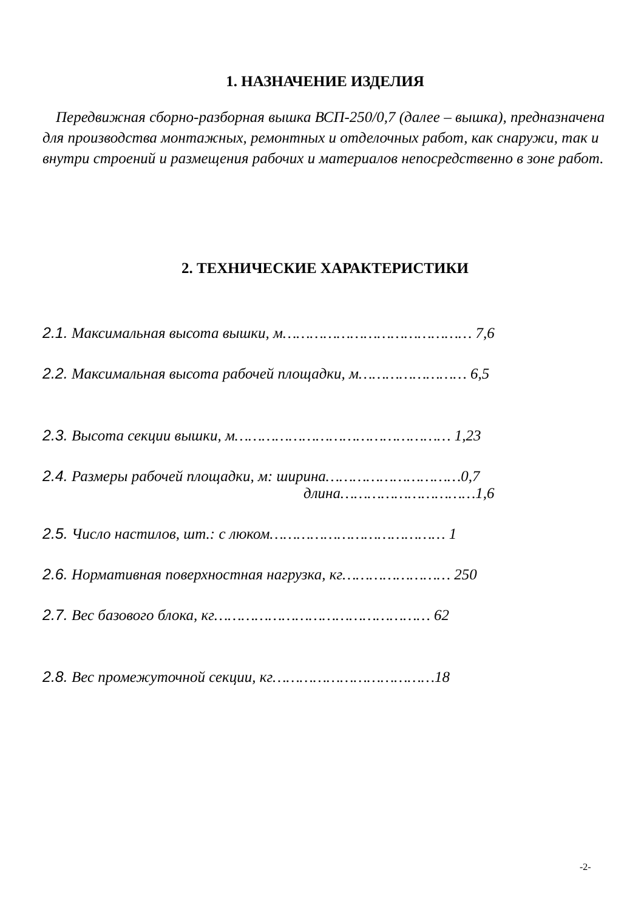1. НАЗНАЧЕНИЕ ИЗДЕЛИЯ
Передвижная сборно-разборная вышка ВСП-250/0,7 (далее – вышка), предназначена для производства монтажных, ремонтных и отделочных работ, как снаружи, так и внутри строений и размещения рабочих и материалов непосредственно в зоне работ.
2. ТЕХНИЧЕСКИЕ ХАРАКТЕРИСТИКИ
2.1. Максимальная высота вышки, м…………………………………… 7,6
2.2. Максимальная высота рабочей площадки, м…………………… 6,5
2.3. Высота секции вышки, м………………………………………… 1,23
2.4. Размеры рабочей площадки, м: ширина…………………………0,7
длина…………………………1,6
2.5. Число настилов, шт.: с люком………………………………… 1
2.6. Нормативная поверхностная нагрузка, кг…………………… 250
2.7. Вес базового блока, кг………………………………………… 62
2.8. Вес промежуточной секции, кг………………………………18
-2-